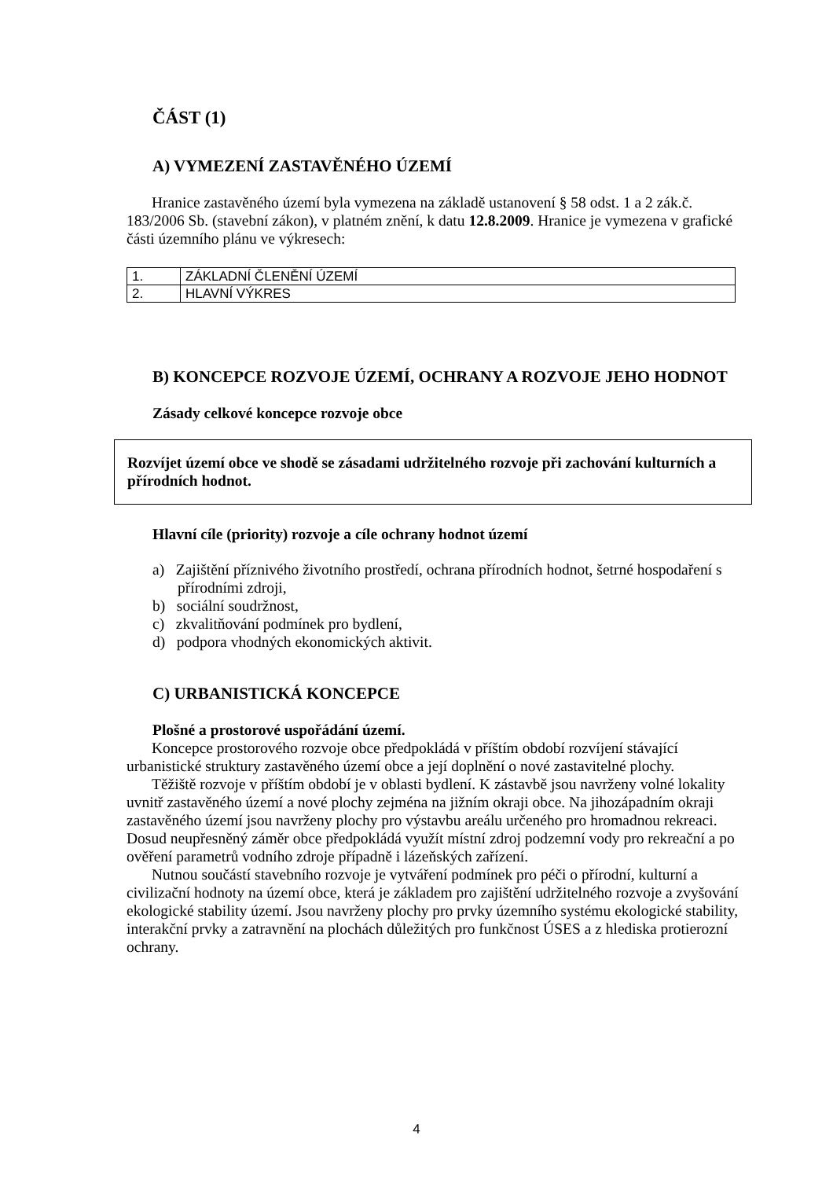ČÁST (1)
A) VYMEZENÍ ZASTAVĚNÉHO ÚZEMÍ
Hranice zastavěného území byla vymezena na základě ustanovení § 58 odst. 1 a 2 zák.č. 183/2006 Sb. (stavební zákon), v platném znění, k datu 12.8.2009. Hranice je vymezena v grafické části územního plánu ve výkresech:
| 1. | ZÁKLADNÍ ČLENĚNÍ ÚZEMÍ |
| 2. | HLAVNÍ VÝKRES |
B) KONCEPCE ROZVOJE ÚZEMÍ, OCHRANY A ROZVOJE JEHO HODNOT
Zásady celkové koncepce rozvoje obce
Rozvíjet území obce ve shodě se zásadami udržitelného rozvoje při zachování kulturních a přírodních hodnot.
Hlavní cíle (priority) rozvoje a cíle ochrany hodnot území
a) Zajištění příznivého životního prostředí, ochrana přírodních hodnot, šetrné hospodaření s přírodními zdroji,
b) sociální soudržnost,
c) zkvalitňování podmínek pro bydlení,
d) podpora vhodných ekonomických aktivit.
C) URBANISTICKÁ KONCEPCE
Plošné a prostorové uspořádání území.
Koncepce prostorového rozvoje obce předpokládá v příštím období rozvíjení stávající urbanistické struktury zastavěného území obce a její doplnění o nové zastavitelné plochy.
Těžiště rozvoje v příštím období je v oblasti bydlení. K zástavbě jsou navrženy volné lokality uvnitř zastavěného území a nové plochy zejména na jižním okraji obce. Na jihozápadním okraji zastavěného území jsou navrženy plochy pro výstavbu areálu určeného pro hromadnou rekreaci. Dosud neupřesněný záměr obce předpokládá využít místní zdroj podzemní vody pro rekreační a po ověření parametrů vodního zdroje případně i lázeňských zařízení.
Nutnou součástí stavebního rozvoje je vytváření podmínek pro péči o přírodní, kulturní a civilizační hodnoty na území obce, která je základem pro zajištění udržitelného rozvoje a zvyšování ekologické stability území. Jsou navrženy plochy pro prvky územního systému ekologické stability, interakční prvky a zatravnění na plochách důležitých pro funkčnost ÚSES a z hlediska protierozní ochrany.
4